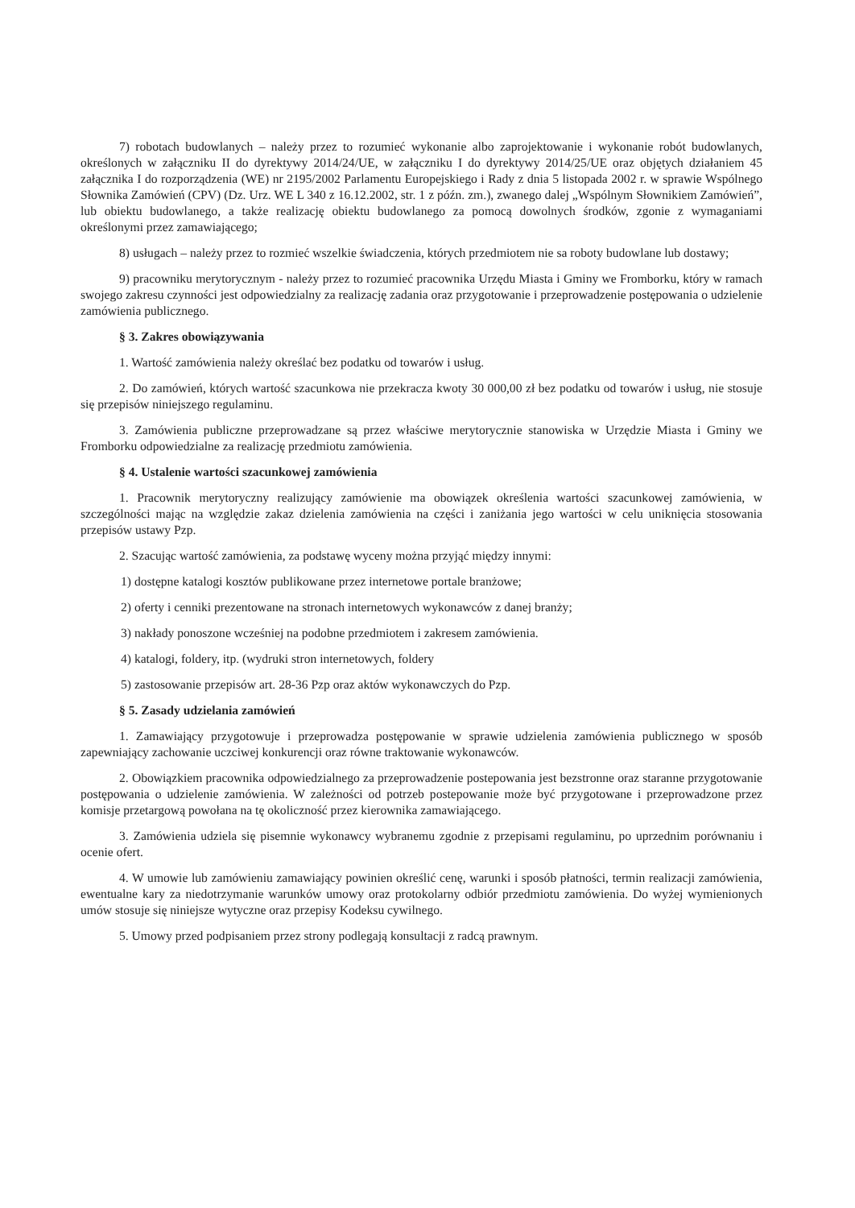7) robotach budowlanych – należy przez to rozumieć wykonanie albo zaprojektowanie i wykonanie robót budowlanych, określonych w załączniku II do dyrektywy 2014/24/UE, w załączniku I do dyrektywy 2014/25/UE oraz objętych działaniem 45 załącznika I do rozporządzenia (WE) nr 2195/2002 Parlamentu Europejskiego i Rady z dnia 5 listopada 2002 r. w sprawie Wspólnego Słownika Zamówień (CPV) (Dz. Urz. WE L 340 z 16.12.2002, str. 1 z późn. zm.), zwanego dalej „Wspólnym Słownikiem Zamówień”, lub obiektu budowlanego, a także realizację obiektu budowlanego za pomocą dowolnych środków, zgonie z wymaganiami określonymi przez zamawiającego;
8) usługach – należy przez to rozmieć wszelkie świadczenia, których przedmiotem nie sa roboty budowlane lub dostawy;
9) pracowniku merytorycznym - należy przez to rozumieć pracownika Urzędu Miasta i Gminy we Fromborku, który w ramach swojego zakresu czynności jest odpowiedzialny za realizację zadania oraz przygotowanie i przeprowadzenie postępowania o udzielenie zamówienia publicznego.
§ 3. Zakres obowiązywania
1. Wartość zamówienia należy określać bez podatku od towarów i usług.
2. Do zamówień, których wartość szacunkowa nie przekracza kwoty 30 000,00 zł bez podatku od towarów i usług, nie stosuje się przepisów niniejszego regulaminu.
3. Zamówienia publiczne przeprowadzane są przez właściwe merytorycznie stanowiska w Urzędzie Miasta i Gminy we Fromborku odpowiedzialne za realizację przedmiotu zamówienia.
§ 4. Ustalenie wartości szacunkowej zamówienia
1. Pracownik merytoryczny realizujący zamówienie ma obowiązek określenia wartości szacunkowej zamówienia, w szczególności mając na względzie zakaz dzielenia zamówienia na części i zaniżania jego wartości w celu uniknięcia stosowania przepisów ustawy Pzp.
2. Szacując wartość zamówienia, za podstawę wyceny można przyjąć między innymi:
1) dostępne katalogi kosztów publikowane przez internetowe portale branżowe;
2) oferty i cenniki prezentowane na stronach internetowych wykonawców z danej branży;
3) nakłady ponoszone wcześniej na podobne przedmiotem i zakresem zamówienia.
4) katalogi, foldery, itp. (wydruki stron internetowych, foldery
5) zastosowanie przepisów art. 28-36 Pzp oraz aktów wykonawczych do Pzp.
§ 5. Zasady udzielania zamówień
1. Zamawiający przygotowuje i przeprowadza postępowanie w sprawie udzielenia zamówienia publicznego w sposób zapewniający zachowanie uczciwej konkurencji oraz równe traktowanie wykonawców.
2. Obowiązkiem pracownika odpowiedzialnego za przeprowadzenie postepowania jest bezstronne oraz staranne przygotowanie postępowania o udzielenie zamówienia. W zależności od potrzeb postepowanie może być przygotowane i przeprowadzone przez komisje przetargową powołana na tę okoliczność przez kierownika zamawiającego.
3. Zamówienia udziela się pisemnie wykonawcy wybranemu zgodnie z przepisami regulaminu, po uprzednim porównaniu i ocenie ofert.
4. W umowie lub zamówieniu zamawiający powinien określić cenę, warunki i sposób płatności, termin realizacji zamówienia, ewentualne kary za niedotrzymanie warunków umowy oraz protokolarny odbiór przedmiotu zamówienia. Do wyżej wymienionych umów stosuje się niniejsze wytyczne oraz przepisy Kodeksu cywilnego.
5. Umowy przed podpisaniem przez strony podlegają konsultacji z radcą prawnym.